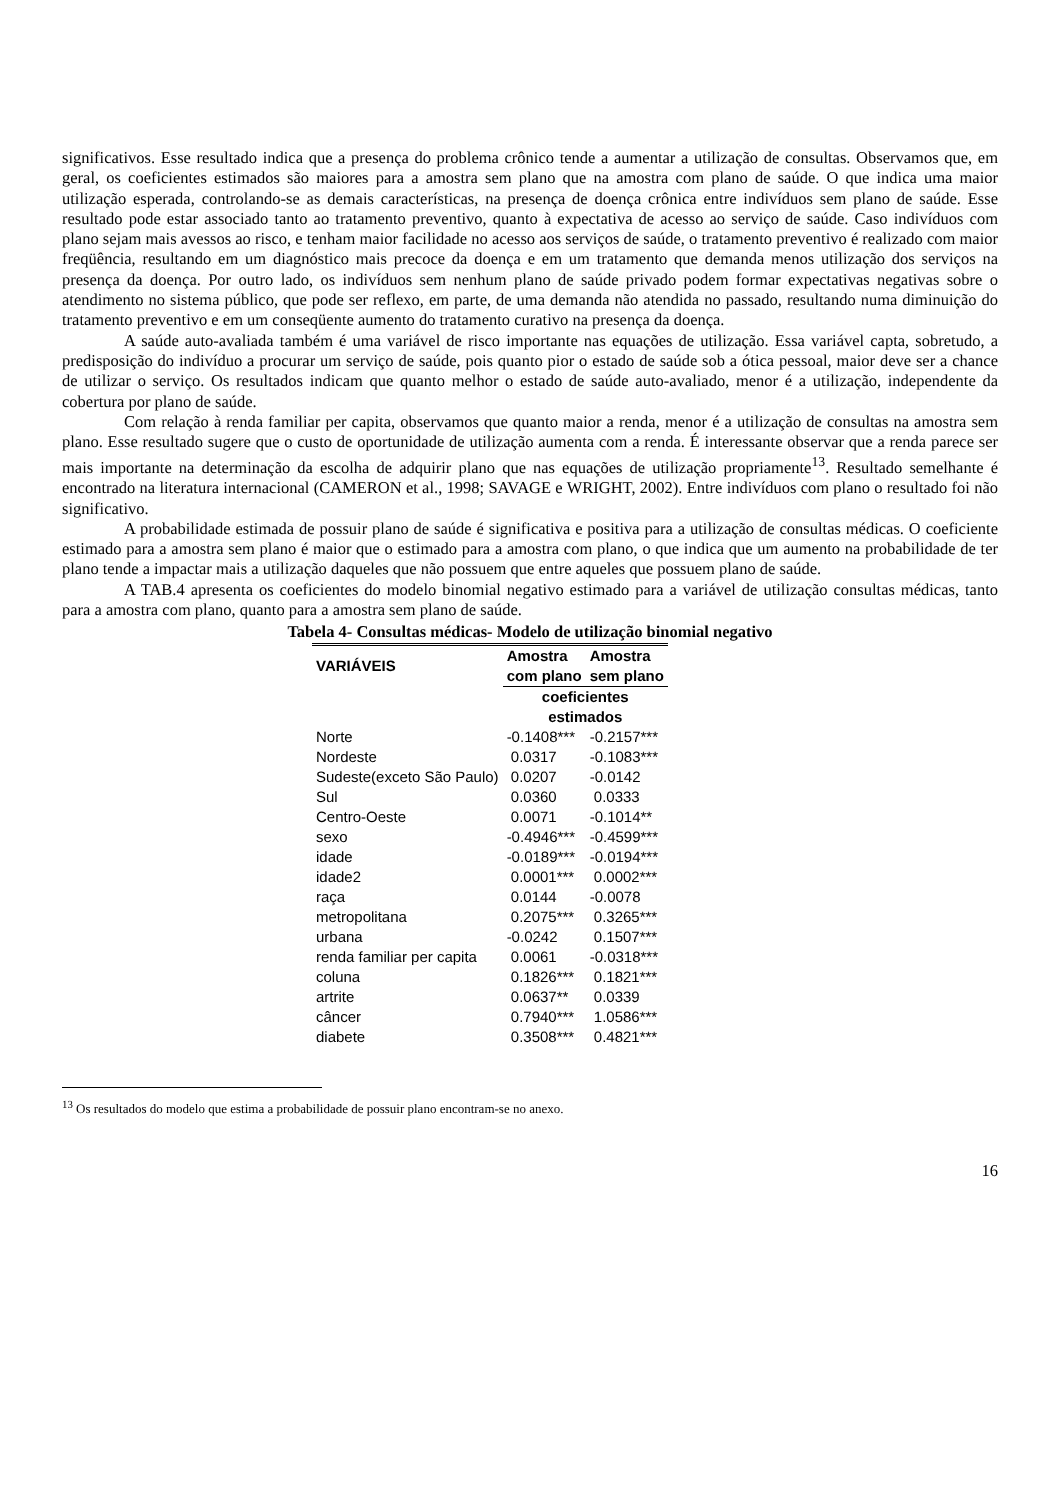significativos. Esse resultado indica que a presença do problema crônico tende a aumentar a utilização de consultas. Observamos que, em geral, os coeficientes estimados são maiores para a amostra sem plano que na amostra com plano de saúde. O que indica uma maior utilização esperada, controlando-se as demais características, na presença de doença crônica entre indivíduos sem plano de saúde. Esse resultado pode estar associado tanto ao tratamento preventivo, quanto à expectativa de acesso ao serviço de saúde. Caso indivíduos com plano sejam mais avessos ao risco, e tenham maior facilidade no acesso aos serviços de saúde, o tratamento preventivo é realizado com maior freqüência, resultando em um diagnóstico mais precoce da doença e em um tratamento que demanda menos utilização dos serviços na presença da doença. Por outro lado, os indivíduos sem nenhum plano de saúde privado podem formar expectativas negativas sobre o atendimento no sistema público, que pode ser reflexo, em parte, de uma demanda não atendida no passado, resultando numa diminuição do tratamento preventivo e em um conseqüente aumento do tratamento curativo na presença da doença.
A saúde auto-avaliada também é uma variável de risco importante nas equações de utilização. Essa variável capta, sobretudo, a predisposição do indivíduo a procurar um serviço de saúde, pois quanto pior o estado de saúde sob a ótica pessoal, maior deve ser a chance de utilizar o serviço. Os resultados indicam que quanto melhor o estado de saúde auto-avaliado, menor é a utilização, independente da cobertura por plano de saúde.
Com relação à renda familiar per capita, observamos que quanto maior a renda, menor é a utilização de consultas na amostra sem plano. Esse resultado sugere que o custo de oportunidade de utilização aumenta com a renda. É interessante observar que a renda parece ser mais importante na determinação da escolha de adquirir plano que nas equações de utilização propriamente<sup>13</sup>. Resultado semelhante é encontrado na literatura internacional (CAMERON et al., 1998; SAVAGE e WRIGHT, 2002). Entre indivíduos com plano o resultado foi não significativo.
A probabilidade estimada de possuir plano de saúde é significativa e positiva para a utilização de consultas médicas. O coeficiente estimado para a amostra sem plano é maior que o estimado para a amostra com plano, o que indica que um aumento na probabilidade de ter plano tende a impactar mais a utilização daqueles que não possuem que entre aqueles que possuem plano de saúde.
A TAB.4 apresenta os coeficientes do modelo binomial negativo estimado para a variável de utilização consultas médicas, tanto para a amostra com plano, quanto para a amostra sem plano de saúde.
Tabela 4- Consultas médicas- Modelo de utilização binomial negativo
| VARIÁVEIS | Amostra | Amostra |
| --- | --- | --- |
| | com plano | sem plano |
| | coeficientes estimados | |
| Norte | -0.1408*** | -0.2157*** |
| Nordeste | 0.0317 | -0.1083*** |
| Sudeste(exceto São Paulo) | 0.0207 | -0.0142 |
| Sul | 0.0360 | 0.0333 |
| Centro-Oeste | 0.0071 | -0.1014** |
| sexo | -0.4946*** | -0.4599*** |
| idade | -0.0189*** | -0.0194*** |
| idade2 | 0.0001*** | 0.0002*** |
| raça | 0.0144 | -0.0078 |
| metropolitana | 0.2075*** | 0.3265*** |
| urbana | -0.0242 | 0.1507*** |
| renda familiar per capita | 0.0061 | -0.0318*** |
| coluna | 0.1826*** | 0.1821*** |
| artrite | 0.0637** | 0.0339 |
| câncer | 0.7940*** | 1.0586*** |
| diabete | 0.3508*** | 0.4821*** |
<sup>13</sup> Os resultados do modelo que estima a probabilidade de possuir plano encontram-se no anexo.
16